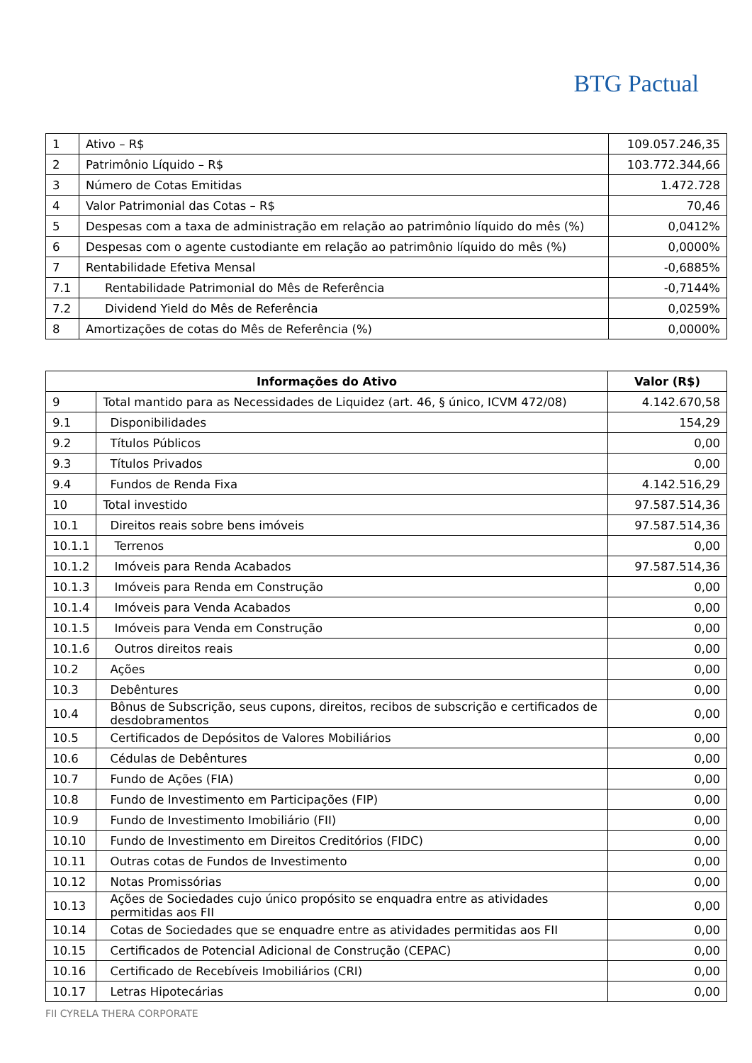BTG Pactual
| 1 | Ativo – R$ | 109.057.246,35 |
| 2 | Patrimônio Líquido – R$ | 103.772.344,66 |
| 3 | Número de Cotas Emitidas | 1.472.728 |
| 4 | Valor Patrimonial das Cotas – R$ | 70,46 |
| 5 | Despesas com a taxa de administração em relação ao patrimônio líquido do mês (%) | 0,0412% |
| 6 | Despesas com o agente custodiante em relação ao patrimônio líquido do mês (%) | 0,0000% |
| 7 | Rentabilidade Efetiva Mensal | -0,6885% |
| 7.1 | Rentabilidade Patrimonial do Mês de Referência | -0,7144% |
| 7.2 | Dividend Yield do Mês de Referência | 0,0259% |
| 8 | Amortizações de cotas do Mês de Referência (%) | 0,0000% |
| Informações do Ativo | | Valor (R$) |
| --- | --- | --- |
| 9 | Total mantido para as Necessidades de Liquidez (art. 46, § único, ICVM 472/08) | 4.142.670,58 |
| 9.1 | Disponibilidades | 154,29 |
| 9.2 | Títulos Públicos | 0,00 |
| 9.3 | Títulos Privados | 0,00 |
| 9.4 | Fundos de Renda Fixa | 4.142.516,29 |
| 10 | Total investido | 97.587.514,36 |
| 10.1 | Direitos reais sobre bens imóveis | 97.587.514,36 |
| 10.1.1 | Terrenos | 0,00 |
| 10.1.2 | Imóveis para Renda Acabados | 97.587.514,36 |
| 10.1.3 | Imóveis para Renda em Construção | 0,00 |
| 10.1.4 | Imóveis para Venda Acabados | 0,00 |
| 10.1.5 | Imóveis para Venda em Construção | 0,00 |
| 10.1.6 | Outros direitos reais | 0,00 |
| 10.2 | Ações | 0,00 |
| 10.3 | Debêntures | 0,00 |
| 10.4 | Bônus de Subscrição, seus cupons, direitos, recibos de subscrição e certificados de desdobramentos | 0,00 |
| 10.5 | Certificados de Depósitos de Valores Mobiliários | 0,00 |
| 10.6 | Cédulas de Debêntures | 0,00 |
| 10.7 | Fundo de Ações (FIA) | 0,00 |
| 10.8 | Fundo de Investimento em Participações (FIP) | 0,00 |
| 10.9 | Fundo de Investimento Imobiliário (FII) | 0,00 |
| 10.10 | Fundo de Investimento em Direitos Creditórios (FIDC) | 0,00 |
| 10.11 | Outras cotas de Fundos de Investimento | 0,00 |
| 10.12 | Notas Promissórias | 0,00 |
| 10.13 | Ações de Sociedades cujo único propósito se enquadra entre as atividades permitidas aos FII | 0,00 |
| 10.14 | Cotas de Sociedades que se enquadre entre as atividades permitidas aos FII | 0,00 |
| 10.15 | Certificados de Potencial Adicional de Construção (CEPAC) | 0,00 |
| 10.16 | Certificado de Recebíveis Imobiliários (CRI) | 0,00 |
| 10.17 | Letras Hipotecárias | 0,00 |
FII CYRELA THERA CORPORATE